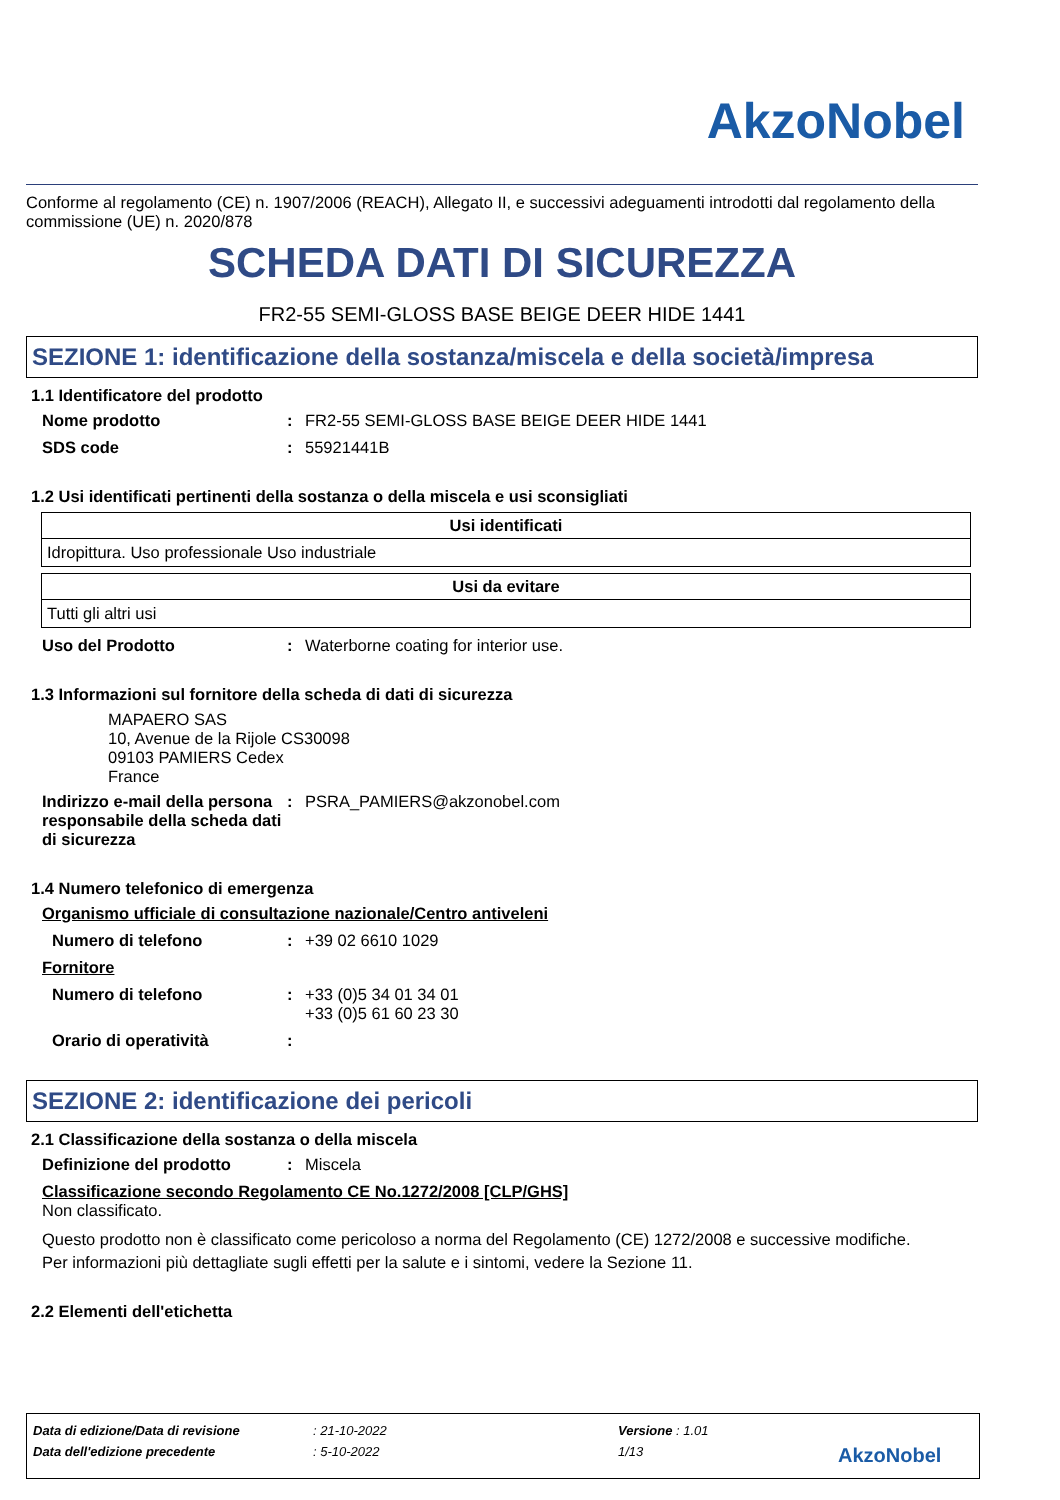AkzoNobel
Conforme al regolamento (CE) n. 1907/2006 (REACH), Allegato II, e successivi adeguamenti introdotti dal regolamento della commissione (UE) n. 2020/878
SCHEDA DATI DI SICUREZZA
FR2-55 SEMI-GLOSS BASE BEIGE DEER HIDE 1441
SEZIONE 1: identificazione della sostanza/miscela e della società/impresa
1.1 Identificatore del prodotto
Nome prodotto: FR2-55 SEMI-GLOSS BASE BEIGE DEER HIDE 1441
SDS code: 55921441B
1.2 Usi identificati pertinenti della sostanza o della miscela e usi sconsigliati
| Usi identificati |
| --- |
| Idropittura. Uso professionale Uso industriale |
| Usi da evitare |
| --- |
| Tutti gli altri usi |
Uso del Prodotto: Waterborne coating for interior use.
1.3 Informazioni sul fornitore della scheda di dati di sicurezza
MAPAERO SAS
10, Avenue de la Rijole CS30098
09103 PAMIERS Cedex
France
Indirizzo e-mail della persona responsabile della scheda dati di sicurezza: PSRA_PAMIERS@akzonobel.com
1.4 Numero telefonico di emergenza
Organismo ufficiale di consultazione nazionale/Centro antiveleni
Numero di telefono: +39 02 6610 1029
Fornitore
Numero di telefono: +33 (0)5 34 01 34 01
+33 (0)5 61 60 23 30
Orario di operatività:
SEZIONE 2: identificazione dei pericoli
2.1 Classificazione della sostanza o della miscela
Definizione del prodotto: Miscela
Classificazione secondo Regolamento CE No.1272/2008 [CLP/GHS]
Non classificato.
Questo prodotto non è classificato come pericoloso a norma del Regolamento (CE) 1272/2008 e successive modifiche.
Per informazioni più dettagliate sugli effetti per la salute e i sintomi, vedere la Sezione 11.
2.2 Elementi dell'etichetta
Data di edizione/Data di revisione: 21-10-2022 Versione : 1.01
Data dell'edizione precedente: 5-10-2022 1/13 AkzoNobel